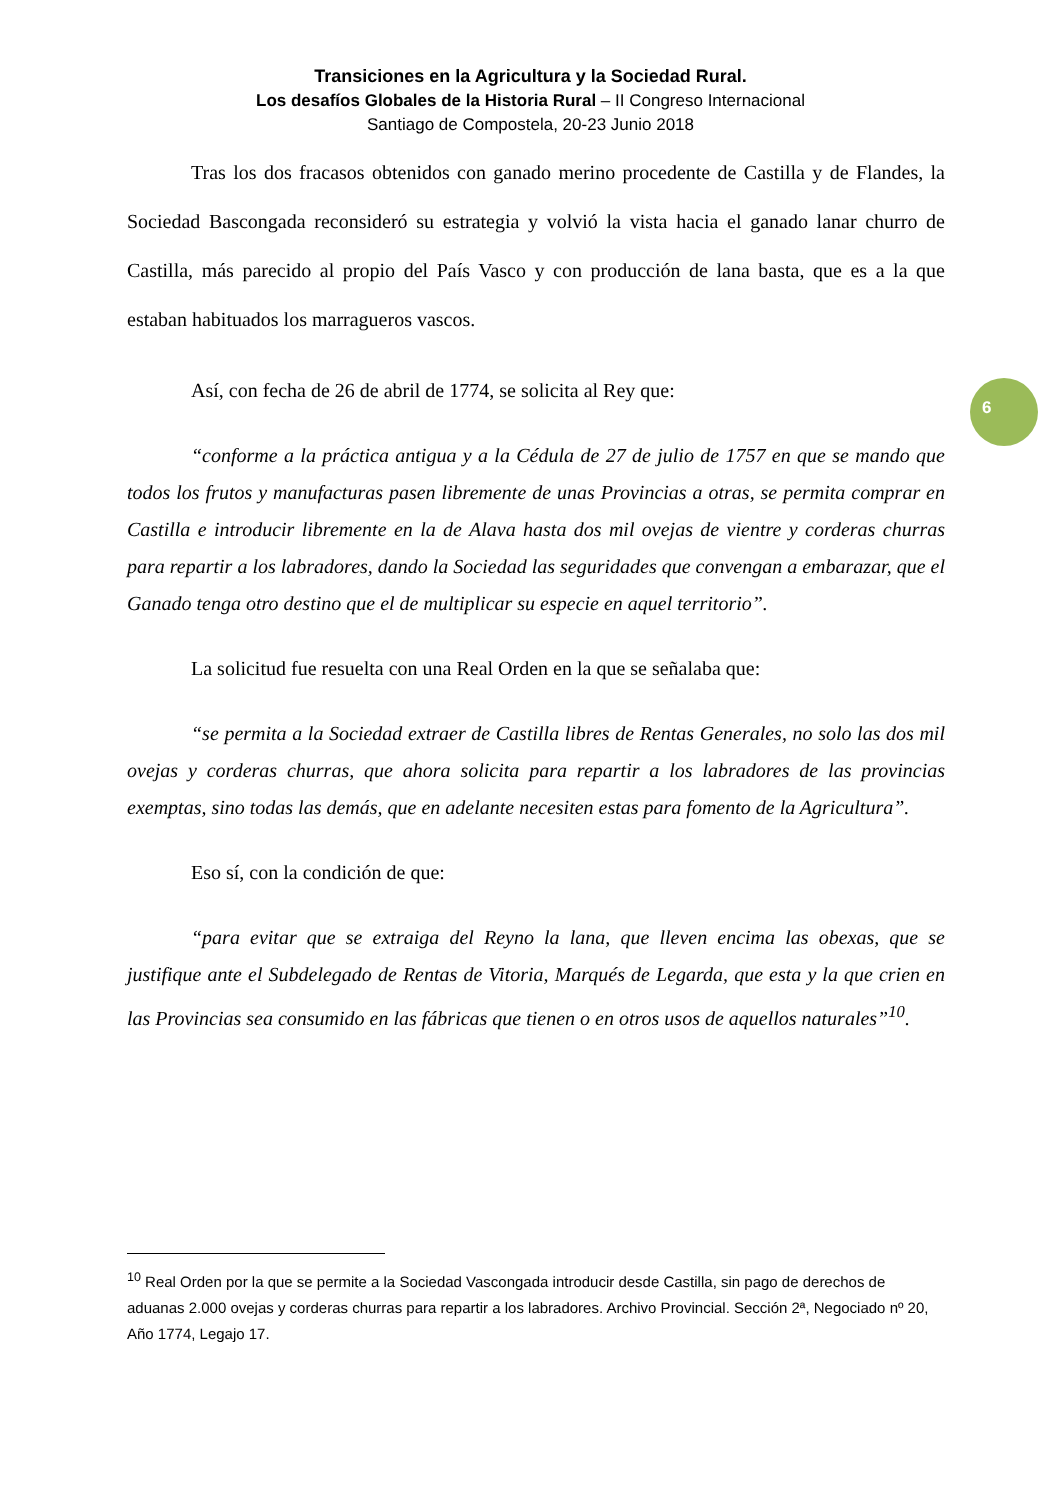Transiciones en la Agricultura y la Sociedad Rural.
Los desafíos Globales de la Historia Rural – II Congreso Internacional
Santiago de Compostela, 20-23 Junio 2018
6
Tras los dos fracasos obtenidos con ganado merino procedente de Castilla y de Flandes, la Sociedad Bascongada reconsideró su estrategia y volvió la vista hacia el ganado lanar churro de Castilla, más parecido al propio del País Vasco y con producción de lana basta, que es a la que estaban habituados los marragueros vascos.
Así, con fecha de 26 de abril de 1774, se solicita al Rey que:
“conforme a la práctica antigua y a la Cédula de 27 de julio de 1757 en que se mando que todos los frutos y manufacturas pasen libremente de unas Provincias a otras, se permita comprar en Castilla e introducir libremente en la de Alava hasta dos mil ovejas de vientre y corderas churras para repartir a los labradores, dando la Sociedad las seguridades que convengan a embarazar, que el Ganado tenga otro destino que el de multiplicar su especie en aquel territorio”.
La solicitud fue resuelta con una Real Orden en la que se señalaba que:
“se permita a la Sociedad extraer de Castilla libres de Rentas Generales, no solo las dos mil ovejas y corderas churras, que ahora solicita para repartir a los labradores de las provincias exemptas, sino todas las demás, que en adelante necesiten estas para fomento de la Agricultura”.
Eso sí, con la condición de que:
“para evitar que se extraiga del Reyno la lana, que lleven encima las obexas, que se justifique ante el Subdelegado de Rentas de Vitoria, Marqués de Legarda, que esta y la que crien en las Provincias sea consumido en las fábricas que tienen o en otros usos de aquellos naturales”<sup>10</sup>.
<sup>10</sup> Real Orden por la que se permite a la Sociedad Vascongada introducir desde Castilla, sin pago de derechos de aduanas 2.000 ovejas y corderas churras para repartir a los labradores. Archivo Provincial. Sección 2ª, Negociado nº 20, Año 1774, Legajo 17.